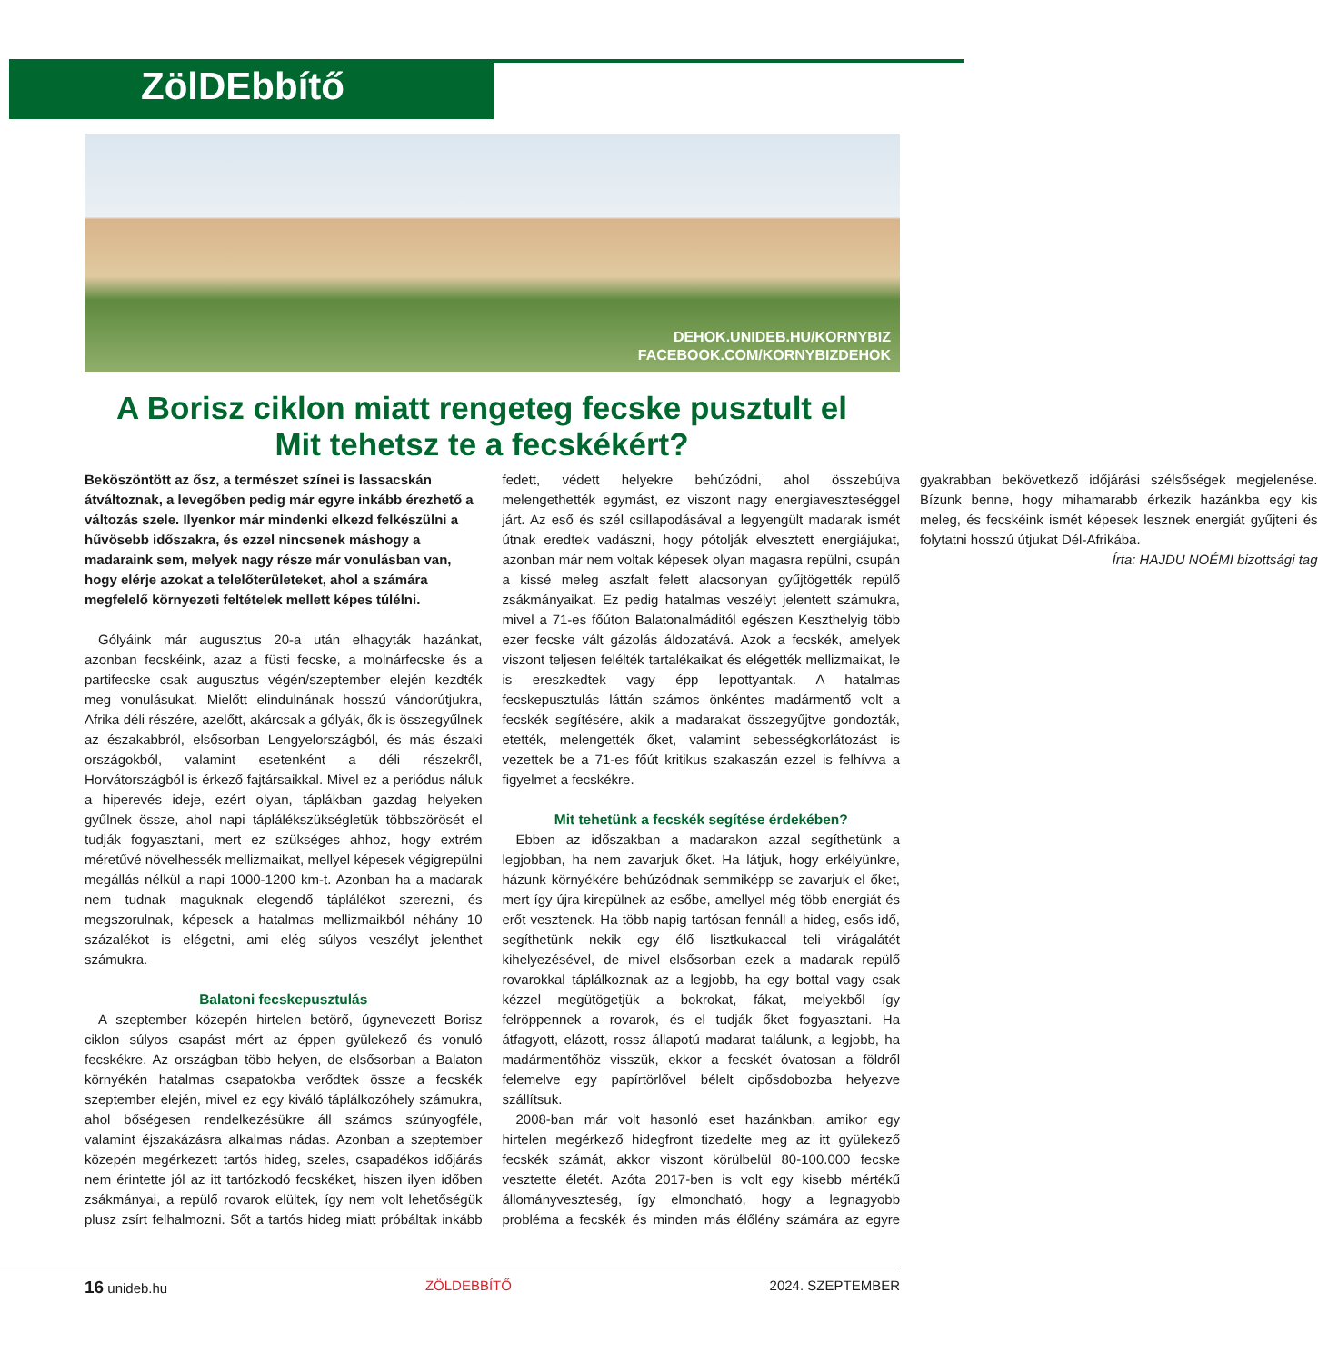ZölDEbbítő
DEHOK.UNIDEB.HU/KORNYBIZ
FACEBOOK.COM/KORNYBIZDEHOK
A Borisz ciklon miatt rengeteg fecske pusztult el
Mit tehetsz te a fecskékért?
Beköszöntött az ősz, a természet színei is lassacskán átváltoznak, a levegőben pedig már egyre inkább érezhető a változás szele. Ilyenkor már mindenki elkezd felkészülni a hűvösebb időszakra, és ezzel nincsenek máshogy a madaraink sem, melyek nagy része már vonulásban van, hogy elérje azokat a telelőterületeket, ahol a számára megfelelő környezeti feltételek mellett képes túlélni.
Gólyáink már augusztus 20-a után elhagyták hazánkat, azonban fecskéink, azaz a füsti fecske, a molnárfecske és a partifecske csak augusztus végén/szeptember elején kezdték meg vonulásukat. Mielőtt elindulnának hosszú vándorútjukra, Afrika déli részére, azelőtt, akárcsak a gólyák, ők is összegyűlnek az északabbról, elsősorban Lengyelországból, és más északi országokból, valamint esetenként a déli részekről, Horvátországból is érkező fajtársaikkal. Mivel ez a periódus náluk a hiperevés ideje, ezért olyan, táplákban gazdag helyeken gyűlnek össze, ahol napi táplálékszükségletük többszörösét el tudják fogyasztani, mert ez szükséges ahhoz, hogy extrém méretűvé növelhessék mellizmaikat, mellyel képesek végigrepülni megállás nélkül a napi 1000-1200 km-t. Azonban ha a madarak nem tudnak maguknak elegendő táplálékot szerezni, és megszorulnak, képesek a hatalmas mellizmaikból néhány 10 százalékot is elégetni, ami elég súlyos veszélyt jelenthet számukra.
Balatoni fecskepusztulás
A szeptember közepén hirtelen betörő, úgynevezett Borisz ciklon súlyos csapást mért az éppen gyülekező és vonuló fecskékre. Az országban több helyen, de elsősorban a Balaton környékén hatalmas csapatokba verődtek össze a fecskék szeptember elején, mivel ez egy kiváló táplálkozóhely számukra, ahol bőségesen rendelkezésükre áll számos szúnyogféle, valamint éjszakázásra alkalmas nádas. Azonban a szeptember közepén megérkezett tartós hideg, szeles, csapadékos időjárás nem érintette jól az itt tartózkodó fecskéket, hiszen ilyen időben zsákmányai, a repülő rovarok elültek, így nem volt lehetőségük plusz zsírt felhalmozni. Sőt a tartós hideg miatt próbáltak inkább fedett, védett helyekre behúzódni, ahol összebújva melengethették egymást, ez viszont nagy energiaveszteséggel járt. Az eső és szél csillapodásával a legyengült madarak ismét útnak eredtek vadászni, hogy pótolják elvesztett energiájukat, azonban már nem voltak képesek olyan magasra repülni, csupán a kissé meleg aszfalt felett alacsonyan gyűjtögették repülő zsákmányaikat. Ez pedig hatalmas veszélyt jelentett számukra, mivel a 71-es főúton Balatonalmáditól egészen Keszthelyig több ezer fecske vált gázolás áldozatává. Azok a fecskék, amelyek viszont teljesen felélték tartalékaikat és elégették mellizmaikat, le is ereszkedtek vagy épp lepottyantak. A hatalmas fecskepusztulás láttán számos önkéntes madármentő volt a fecskék segítésére, akik a madarakat összegyűjtve gondozták, etették, melengették őket, valamint sebességkorlátozást is vezettek be a 71-es főút kritikus szakaszán ezzel is felhívva a figyelmet a fecskékre.
Mit tehetünk a fecskék segítése érdekében?
Ebben az időszakban a madarakon azzal segíthetünk a legjobban, ha nem zavarjuk őket. Ha látjuk, hogy erkélyünkre, házunk környékére behúzódnak semmiképp se zavarjuk el őket, mert így újra kirepülnek az esőbe, amellyel még több energiát és erőt vesztenek. Ha több napig tartósan fennáll a hideg, esős idő, segíthetünk nekik egy élő lisztkukaccal teli virágalátét kihelyezésével, de mivel elsősorban ezek a madarak repülő rovarokkal táplálkoznak az a legjobb, ha egy bottal vagy csak kézzel megütögetjük a bokrokat, fákat, melyekből így felröppennek a rovarok, és el tudják őket fogyasztani. Ha átfagyott, elázott, rossz állapotú madarat találunk, a legjobb, ha madármentőhöz visszük, ekkor a fecskét óvatosan a földről felemelve egy papírtörlővel bélelt cipősdobozba helyezve szállítsuk.
2008-ban már volt hasonló eset hazánkban, amikor egy hirtelen megérkező hidegfront tizedelte meg az itt gyülekező fecskék számát, akkor viszont körülbelül 80-100.000 fecske vesztette életét. Azóta 2017-ben is volt egy kisebb mértékű állományveszteség, így elmondható, hogy a legnagyobb probléma a fecskék és minden más élőlény számára az egyre gyakrabban bekövetkező időjárási szélsőségek megjelenése. Bízunk benne, hogy mihamarabb érkezik hazánkba egy kis meleg, és fecskéink ismét képesek lesznek energiát gyűjteni és folytatni hosszú útjukat Dél-Afrikába.
Írta: HAJDU NOÉMI bizottsági tag
16 unideb.hu ZÖLDEBBÍTŐ 2024. SZEPTEMBER